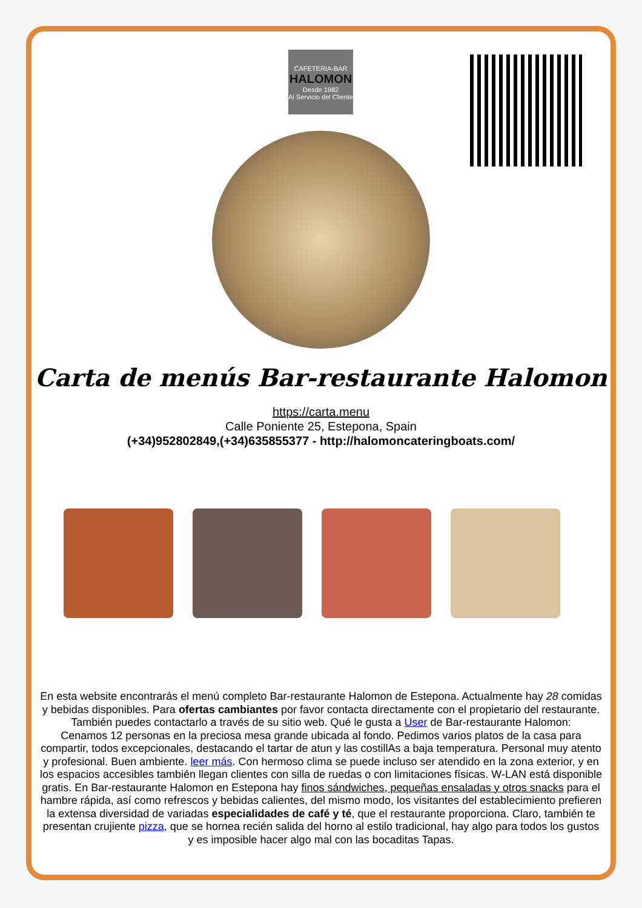CAFETERIA-BAR
HALOMON
Desde 1982
Al Servicio del Cliente
Carta de menús Bar-restaurante Halomon
https://carta.menu
Calle Poniente 25, Estepona, Spain
(+34)952802849,(+34)635855377 - http://halomoncateringboats.com/
En esta website encontrarás el menú completo Bar-restaurante Halomon de Estepona. Actualmente hay 28 comidas y bebidas disponibles. Para ofertas cambiantes por favor contacta directamente con el propietario del restaurante. También puedes contactarlo a través de su sitio web. Qué le gusta a User de Bar-restaurante Halomon:
Cenamos 12 personas en la preciosa mesa grande ubicada al fondo. Pedimos varios platos de la casa para compartir, todos excepcionales, destacando el tartar de atun y las costillAs a baja temperatura. Personal muy atento y profesional. Buen ambiente. leer más. Con hermoso clima se puede incluso ser atendido en la zona exterior, y en los espacios accesibles también llegan clientes con silla de ruedas o con limitaciones físicas. W-LAN está disponible gratis. En Bar-restaurante Halomon en Estepona hay finos sándwiches, pequeñas ensaladas y otros snacks para el hambre rápida, así como refrescos y bebidas calientes, del mismo modo, los visitantes del establecimiento prefieren la extensa diversidad de variadas especialidades de café y té, que el restaurante proporciona. Claro, también te presentan crujiente pizza, que se hornea recién salida del horno al estilo tradicional, hay algo para todos los gustos y es imposible hacer algo mal con las bocaditas Tapas.